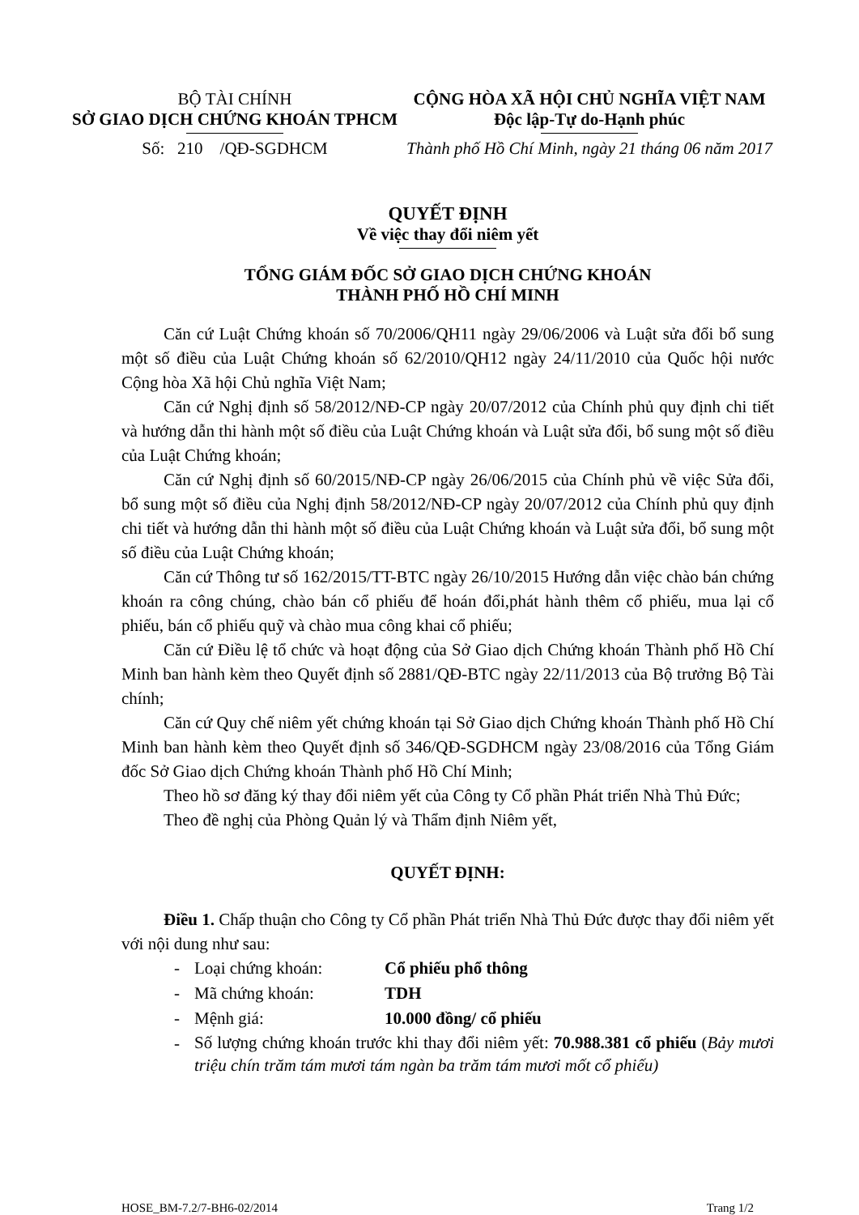BỘ TÀI CHÍNH
SỞ GIAO DỊCH CHỨNG KHOÁN TPHCM
Số: 210 /QĐ-SGDHCM
CỘNG HÒA XÃ HỘI CHỦ NGHĨA VIỆT NAM
Độc lập-Tự do-Hạnh phúc
Thành phố Hồ Chí Minh, ngày 21 tháng 06 năm 2017
QUYẾT ĐỊNH
Về việc thay đổi niêm yết
TỔNG GIÁM ĐỐC SỞ GIAO DỊCH CHỨNG KHOÁN
THÀNH PHỐ HỒ CHÍ MINH
Căn cứ Luật Chứng khoán số 70/2006/QH11 ngày 29/06/2006 và Luật sửa đổi bổ sung một số điều của Luật Chứng khoán số 62/2010/QH12 ngày 24/11/2010 của Quốc hội nước Cộng hòa Xã hội Chủ nghĩa Việt Nam;
Căn cứ Nghị định số 58/2012/NĐ-CP ngày 20/07/2012 của Chính phủ quy định chi tiết và hướng dẫn thi hành một số điều của Luật Chứng khoán và Luật sửa đổi, bổ sung một số điều của Luật Chứng khoán;
Căn cứ Nghị định số 60/2015/NĐ-CP ngày 26/06/2015 của Chính phủ về việc Sửa đổi, bổ sung một số điều của Nghị định 58/2012/NĐ-CP ngày 20/07/2012 của Chính phủ quy định chi tiết và hướng dẫn thi hành một số điều của Luật Chứng khoán và Luật sửa đổi, bổ sung một số điều của Luật Chứng khoán;
Căn cứ Thông tư số 162/2015/TT-BTC ngày 26/10/2015 Hướng dẫn việc chào bán chứng khoán ra công chúng, chào bán cổ phiếu để hoán đổi,phát hành thêm cổ phiếu, mua lại cổ phiếu, bán cổ phiếu quỹ và chào mua công khai cổ phiếu;
Căn cứ Điều lệ tổ chức và hoạt động của Sở Giao dịch Chứng khoán Thành phố Hồ Chí Minh ban hành kèm theo Quyết định số 2881/QĐ-BTC ngày 22/11/2013 của Bộ trưởng Bộ Tài chính;
Căn cứ Quy chế niêm yết chứng khoán tại Sở Giao dịch Chứng khoán Thành phố Hồ Chí Minh ban hành kèm theo Quyết định số 346/QĐ-SGDHCM ngày 23/08/2016 của Tổng Giám đốc Sở Giao dịch Chứng khoán Thành phố Hồ Chí Minh;
Theo hồ sơ đăng ký thay đổi niêm yết của Công ty Cổ phần Phát triển Nhà Thủ Đức;
Theo đề nghị của Phòng Quản lý và Thẩm định Niêm yết,
QUYẾT ĐỊNH:
Điều 1. Chấp thuận cho Công ty Cổ phần Phát triển Nhà Thủ Đức được thay đổi niêm yết với nội dung như sau:
- Loại chứng khoán: Cổ phiếu phổ thông
- Mã chứng khoán: TDH
- Mệnh giá: 10.000 đồng/ cổ phiếu
- Số lượng chứng khoán trước khi thay đổi niêm yết: 70.988.381 cổ phiếu (Bảy mươi triệu chín trăm tám mươi tám ngàn ba trăm tám mươi mốt cổ phiếu)
HOSE_BM-7.2/7-BH6-02/2014 Trang 1/2